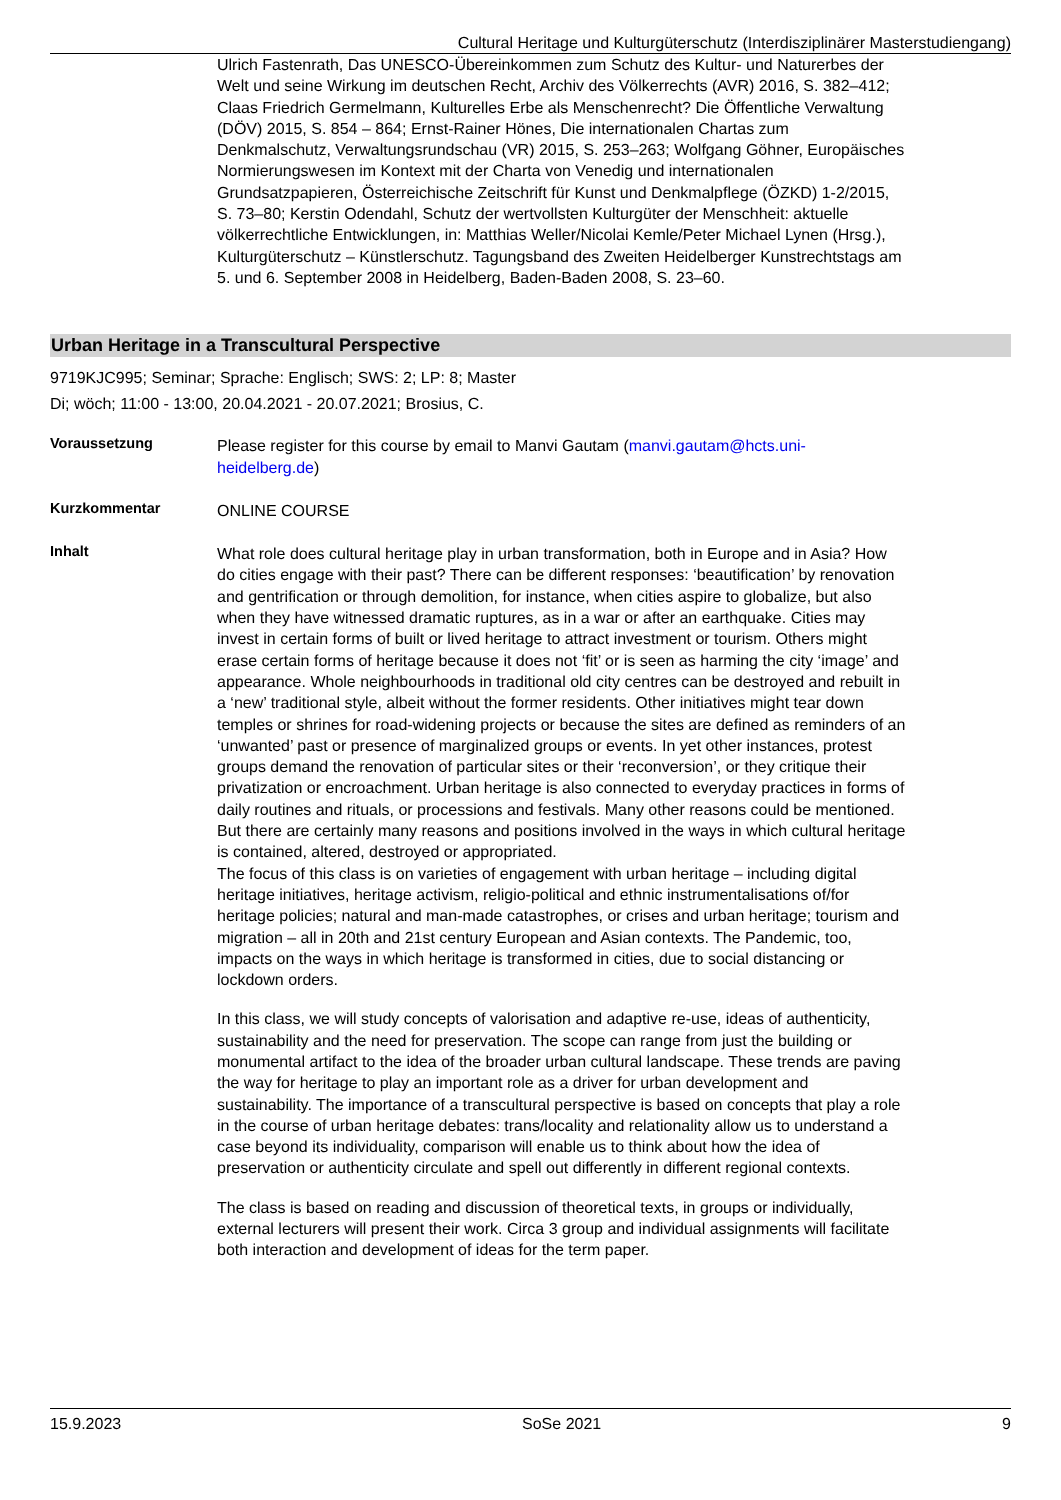Cultural Heritage und Kulturgüterschutz (Interdisziplinärer Masterstudiengang)
Ulrich Fastenrath, Das UNESCO-Übereinkommen zum Schutz des Kultur- und Naturerbes der Welt und seine Wirkung im deutschen Recht, Archiv des Völkerrechts (AVR) 2016, S. 382–412; Claas Friedrich Germelmann, Kulturelles Erbe als Menschenrecht? Die Öffentliche Verwaltung (DÖV) 2015, S. 854 – 864; Ernst-Rainer Hönes, Die internationalen Chartas zum Denkmalschutz, Verwaltungsrundschau (VR) 2015, S. 253–263; Wolfgang Göhner, Europäisches Normierungswesen im Kontext mit der Charta von Venedig und internationalen Grundsatzpapieren, Österreichische Zeitschrift für Kunst und Denkmalpflege (ÖZKD) 1-2/2015, S. 73–80; Kerstin Odendahl, Schutz der wertvollsten Kulturgüter der Menschheit: aktuelle völkerrechtliche Entwicklungen, in: Matthias Weller/Nicolai Kemle/Peter Michael Lynen (Hrsg.), Kulturgüterschutz – Künstlerschutz. Tagungsband des Zweiten Heidelberger Kunstrechtstags am 5. und 6. September 2008 in Heidelberg, Baden-Baden 2008, S. 23–60.
Urban Heritage in a Transcultural Perspective
9719KJC995; Seminar; Sprache: Englisch; SWS: 2; LP: 8; Master
Di; wöch; 11:00 - 13:00, 20.04.2021 - 20.07.2021; Brosius, C.
Voraussetzung
Please register for this course by email to Manvi Gautam (manvi.gautam@hcts.uni-heidelberg.de)
Kurzkommentar
ONLINE COURSE
Inhalt
What role does cultural heritage play in urban transformation, both in Europe and in Asia? How do cities engage with their past? There can be different responses: ‘beautification’ by renovation and gentrification or through demolition, for instance, when cities aspire to globalize, but also when they have witnessed dramatic ruptures, as in a war or after an earthquake. Cities may invest in certain forms of built or lived heritage to attract investment or tourism. Others might erase certain forms of heritage because it does not ‘fit’ or is seen as harming the city ‘image’ and appearance. Whole neighbourhoods in traditional old city centres can be destroyed and rebuilt in a ‘new’ traditional style, albeit without the former residents. Other initiatives might tear down temples or shrines for road-widening projects or because the sites are defined as reminders of an ‘unwanted’ past or presence of marginalized groups or events. In yet other instances, protest groups demand the renovation of particular sites or their ‘reconversion’, or they critique their privatization or encroachment. Urban heritage is also connected to everyday practices in forms of daily routines and rituals, or processions and festivals. Many other reasons could be mentioned. But there are certainly many reasons and positions involved in the ways in which cultural heritage is contained, altered, destroyed or appropriated.
The focus of this class is on varieties of engagement with urban heritage – including digital heritage initiatives, heritage activism, religio-political and ethnic instrumentalisations of/for heritage policies; natural and man-made catastrophes, or crises and urban heritage; tourism and migration – all in 20th and 21st century European and Asian contexts. The Pandemic, too, impacts on the ways in which heritage is transformed in cities, due to social distancing or lockdown orders.
In this class, we will study concepts of valorisation and adaptive re-use, ideas of authenticity, sustainability and the need for preservation. The scope can range from just the building or monumental artifact to the idea of the broader urban cultural landscape. These trends are paving the way for heritage to play an important role as a driver for urban development and sustainability. The importance of a transcultural perspective is based on concepts that play a role in the course of urban heritage debates: trans/locality and relationality allow us to understand a case beyond its individuality, comparison will enable us to think about how the idea of preservation or authenticity circulate and spell out differently in different regional contexts.
The class is based on reading and discussion of theoretical texts, in groups or individually, external lecturers will present their work. Circa 3 group and individual assignments will facilitate both interaction and development of ideas for the term paper.
15.9.2023 SoSe 2021 9